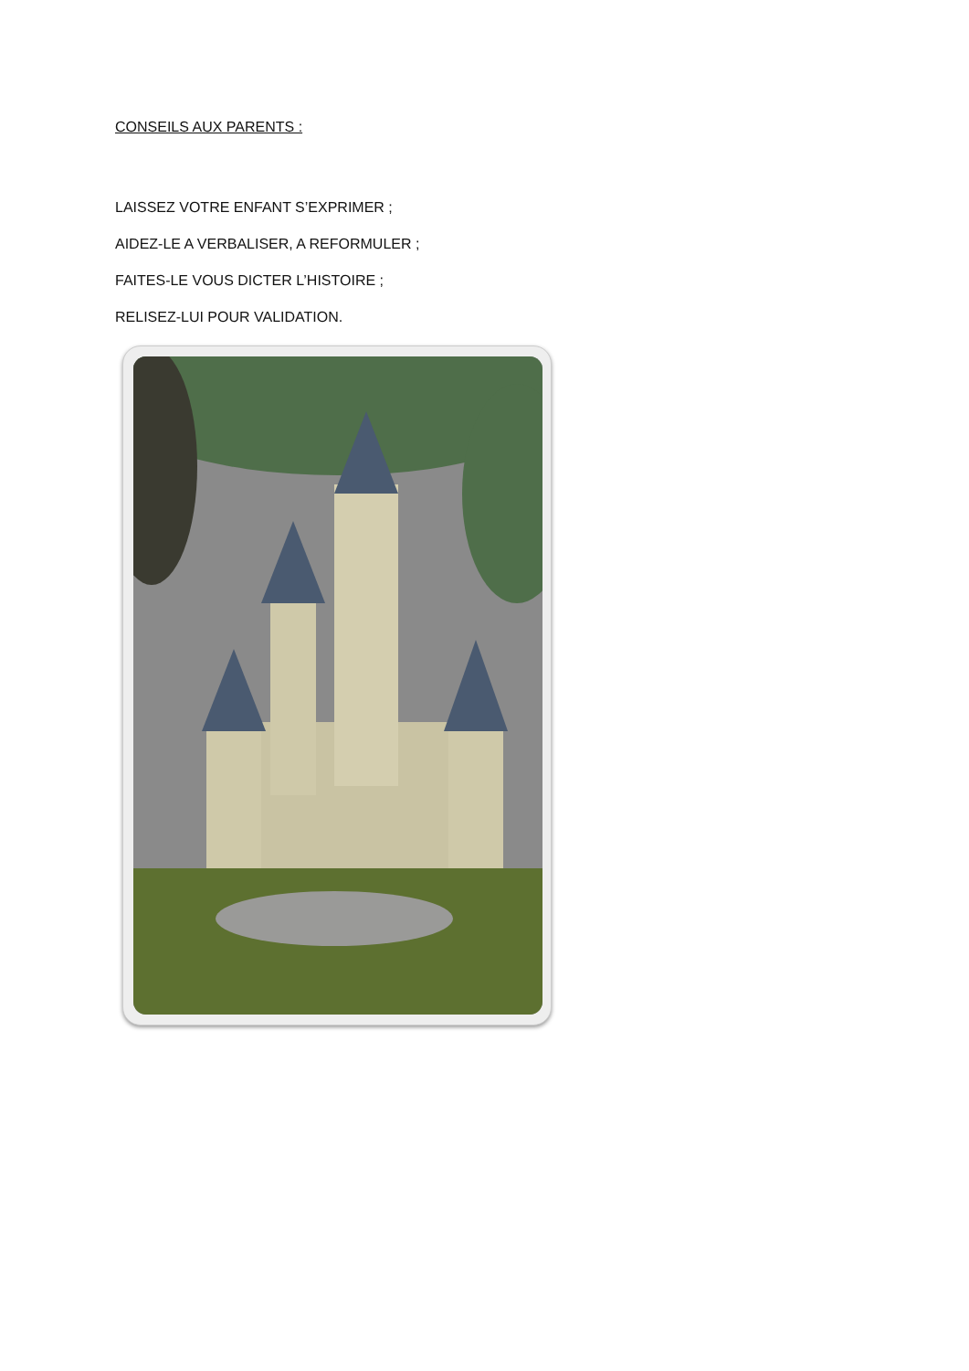CONSEILS AUX PARENTS :
LAISSEZ VOTRE ENFANT S’EXPRIMER ;
AIDEZ-LE A VERBALISER, A REFORMULER ;
FAITES-LE VOUS DICTER L’HISTOIRE ;
RELISEZ-LUI POUR VALIDATION.